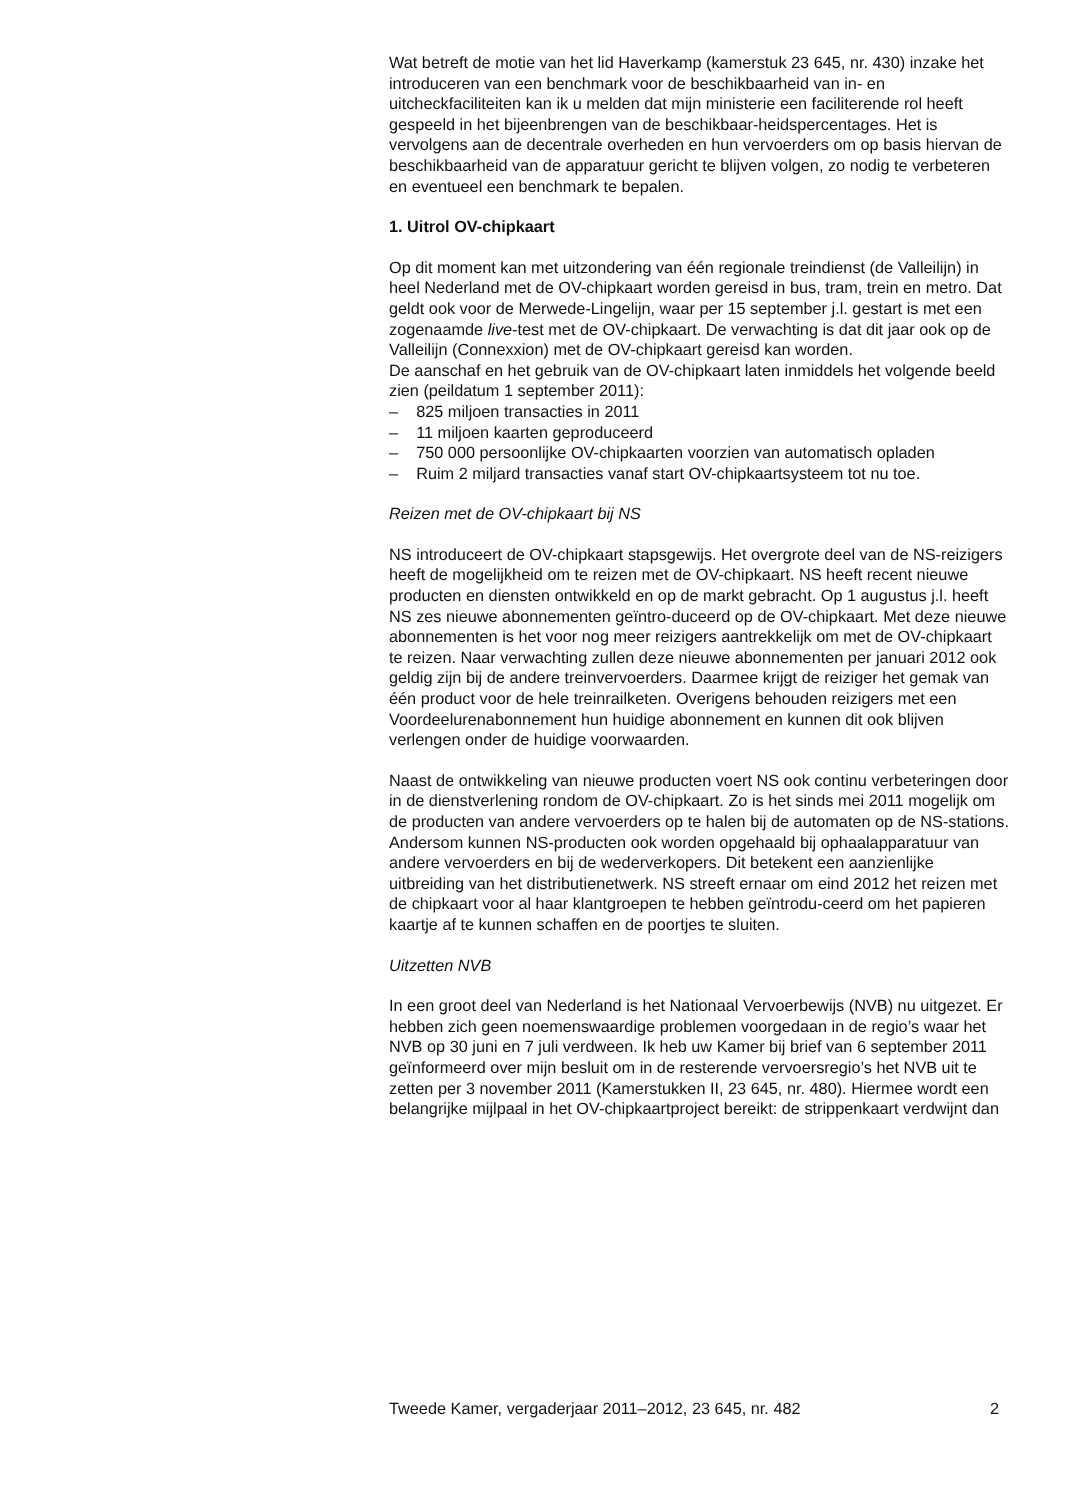Wat betreft de motie van het lid Haverkamp (kamerstuk 23 645, nr. 430) inzake het introduceren van een benchmark voor de beschikbaarheid van in- en uitcheckfaciliteiten kan ik u melden dat mijn ministerie een faciliterende rol heeft gespeeld in het bijeenbrengen van de beschikbaar-heidspercentages. Het is vervolgens aan de decentrale overheden en hun vervoerders om op basis hiervan de beschikbaarheid van de apparatuur gericht te blijven volgen, zo nodig te verbeteren en eventueel een benchmark te bepalen.
1. Uitrol OV-chipkaart
Op dit moment kan met uitzondering van één regionale treindienst (de Valleilijn) in heel Nederland met de OV-chipkaart worden gereisd in bus, tram, trein en metro. Dat geldt ook voor de Merwede-Lingelijn, waar per 15 september j.l. gestart is met een zogenaamde live-test met de OV-chipkaart. De verwachting is dat dit jaar ook op de Valleilijn (Connexxion) met de OV-chipkaart gereisd kan worden.
De aanschaf en het gebruik van de OV-chipkaart laten inmiddels het volgende beeld zien (peildatum 1 september 2011):
– 825 miljoen transacties in 2011
– 11 miljoen kaarten geproduceerd
– 750 000 persoonlijke OV-chipkaarten voorzien van automatisch opladen
– Ruim 2 miljard transacties vanaf start OV-chipkaartsysteem tot nu toe.
Reizen met de OV-chipkaart bij NS
NS introduceert de OV-chipkaart stapsgewijs. Het overgrote deel van de NS-reizigers heeft de mogelijkheid om te reizen met de OV-chipkaart. NS heeft recent nieuwe producten en diensten ontwikkeld en op de markt gebracht. Op 1 augustus j.l. heeft NS zes nieuwe abonnementen geïntro-duceerd op de OV-chipkaart. Met deze nieuwe abonnementen is het voor nog meer reizigers aantrekkelijk om met de OV-chipkaart te reizen. Naar verwachting zullen deze nieuwe abonnementen per januari 2012 ook geldig zijn bij de andere treinvervoerders. Daarmee krijgt de reiziger het gemak van één product voor de hele treinrailketen. Overigens behouden reizigers met een Voordeelurenabonnement hun huidige abonnement en kunnen dit ook blijven verlengen onder de huidige voorwaarden.
Naast de ontwikkeling van nieuwe producten voert NS ook continu verbeteringen door in de dienstverlening rondom de OV-chipkaart. Zo is het sinds mei 2011 mogelijk om de producten van andere vervoerders op te halen bij de automaten op de NS-stations. Andersom kunnen NS-producten ook worden opgehaald bij ophaalapparatuur van andere vervoerders en bij de wederverkopers. Dit betekent een aanzienlijke uitbreiding van het distributienetwerk. NS streeft ernaar om eind 2012 het reizen met de chipkaart voor al haar klantgroepen te hebben geïntrodu-ceerd om het papieren kaartje af te kunnen schaffen en de poortjes te sluiten.
Uitzetten NVB
In een groot deel van Nederland is het Nationaal Vervoerbewijs (NVB) nu uitgezet. Er hebben zich geen noemenswaardige problemen voorgedaan in de regio’s waar het NVB op 30 juni en 7 juli verdween. Ik heb uw Kamer bij brief van 6 september 2011 geïnformeerd over mijn besluit om in de resterende vervoersregio’s het NVB uit te zetten per 3 november 2011 (Kamerstukken II, 23 645, nr. 480). Hiermee wordt een belangrijke mijlpaal in het OV-chipkaartproject bereikt: de strippenkaart verdwijnt dan
Tweede Kamer, vergaderjaar 2011–2012, 23 645, nr. 482 2